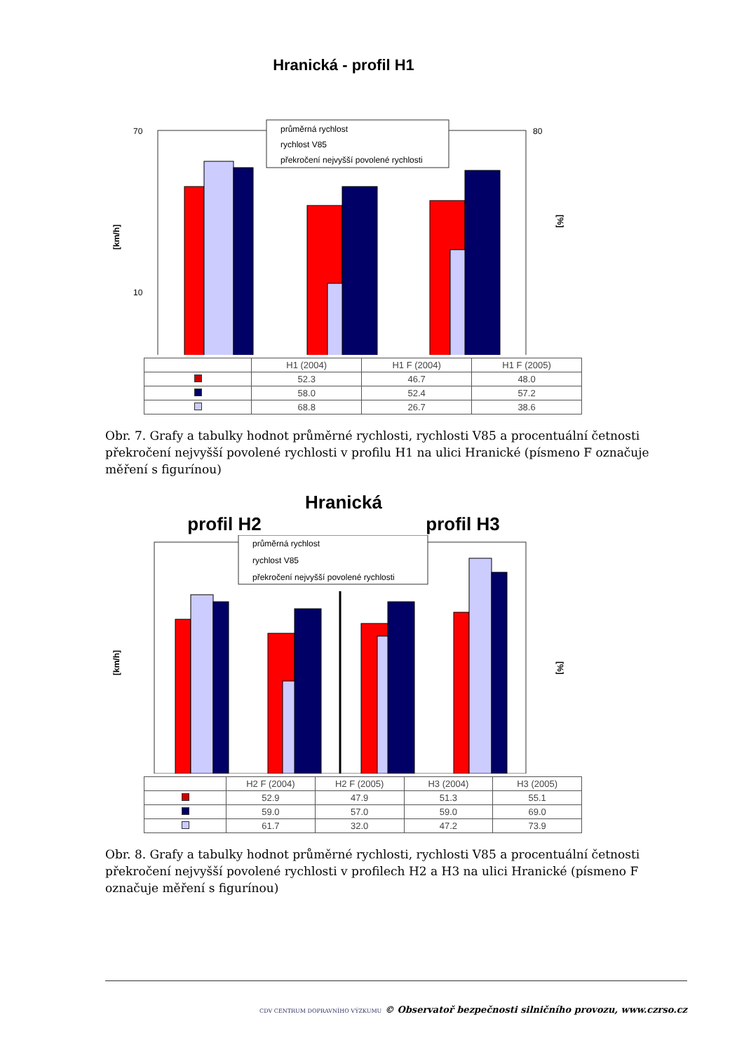Hranická - profil H1
70
10
80
[km/h]
[%]
průměrná rychlost
rychlost V85
překročení nejvyšší povolené rychlosti
| | H1 (2004) | H1 F (2004) | H1 F (2005) |
| --- | --- | --- | --- |
| | 52.3 | 46.7 | 48.0 |
| | 58.0 | 52.4 | 57.2 |
| | 68.8 | 26.7 | 38.6 |
Obr. 7. Grafy a tabulky hodnot průměrné rychlosti, rychlosti V85 a procentuální četnosti překročení nejvyšší povolené rychlosti v profilu H1 na ulici Hranické (písmeno F označuje měření s figurínou)
Hranická
profil H2 profil H3
[km/h]
[%]
průměrná rychlost
rychlost V85
překročení nejvyšší povolené rychlosti
| | H2 F (2004) | H2 F (2005) | H3 (2004) | H3 (2005) |
| --- | --- | --- | --- | --- |
| | 52.9 | 47.9 | 51.3 | 55.1 |
| | 59.0 | 57.0 | 59.0 | 69.0 |
| | 61.7 | 32.0 | 47.2 | 73.9 |
Obr. 8. Grafy a tabulky hodnot průměrné rychlosti, rychlosti V85 a procentuální četnosti překročení nejvyšší povolené rychlosti v profilech H2 a H3 na ulici Hranické (písmeno F označuje měření s figurínou)
CDV CENTRUM DOPRAVNÍHO VÝZKUMU © Observatoř bezpečnosti silničního provozu, www.czrso.cz